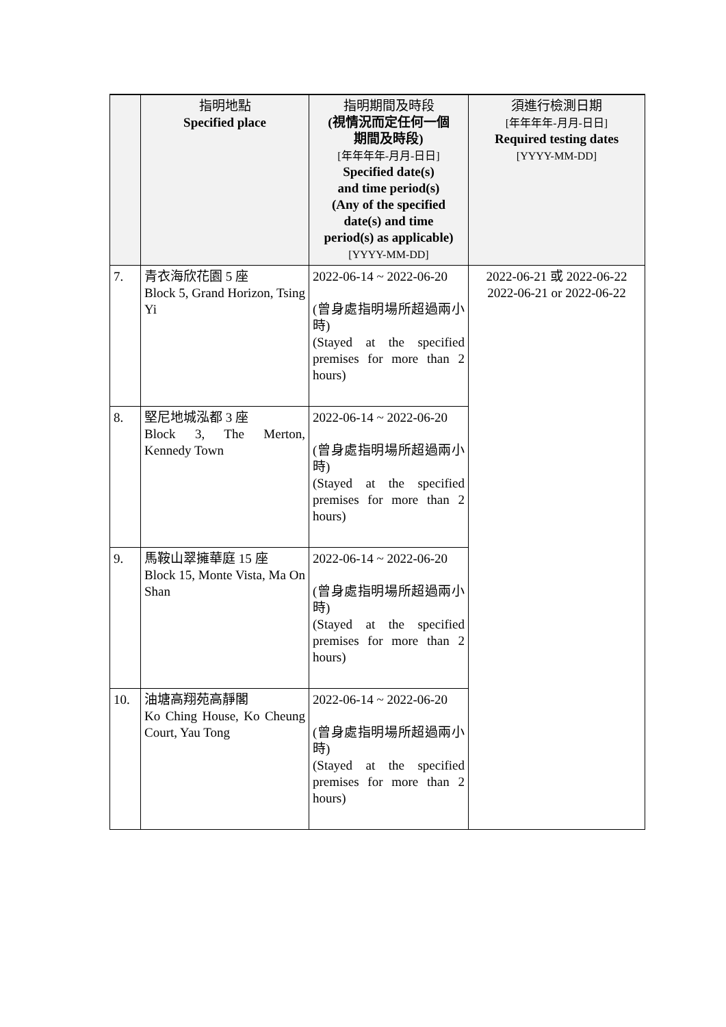| | 指明地點 Specified place | 指明期間及時段 (視情況而定任何一個 期間及時段) [年年年年-月月-日日] Specified date(s) and time period(s) (Any of the specified date(s) and time period(s) as applicable) [YYYY-MM-DD] | 須進行檢測日期 [年年年年-月月-日日] Required testing dates [YYYY-MM-DD] |
| --- | --- | --- | --- |
| 7. | 青衣海欣花園 5 座 Block 5, Grand Horizon, Tsing Yi | 2022-06-14 ~ 2022-06-20 (曾身處指明場所超過兩小時) (Stayed at the specified premises for more than 2 hours) | 2022-06-21 或 2022-06-22 2022-06-21 or 2022-06-22 |
| 8. | 堅尼地城泓都 3 座 Block 3, The Merton, Kennedy Town | 2022-06-14 ~ 2022-06-20 (曾身處指明場所超過兩小時) (Stayed at the specified premises for more than 2 hours) | |
| 9. | 馬鞍山翠擁華庭 15 座 Block 15, Monte Vista, Ma On Shan | 2022-06-14 ~ 2022-06-20 (曾身處指明場所超過兩小時) (Stayed at the specified premises for more than 2 hours) | |
| 10. | 油塘高翔苑高靜閣 Ko Ching House, Ko Cheung Court, Yau Tong | 2022-06-14 ~ 2022-06-20 (曾身處指明場所超過兩小時) (Stayed at the specified premises for more than 2 hours) | |